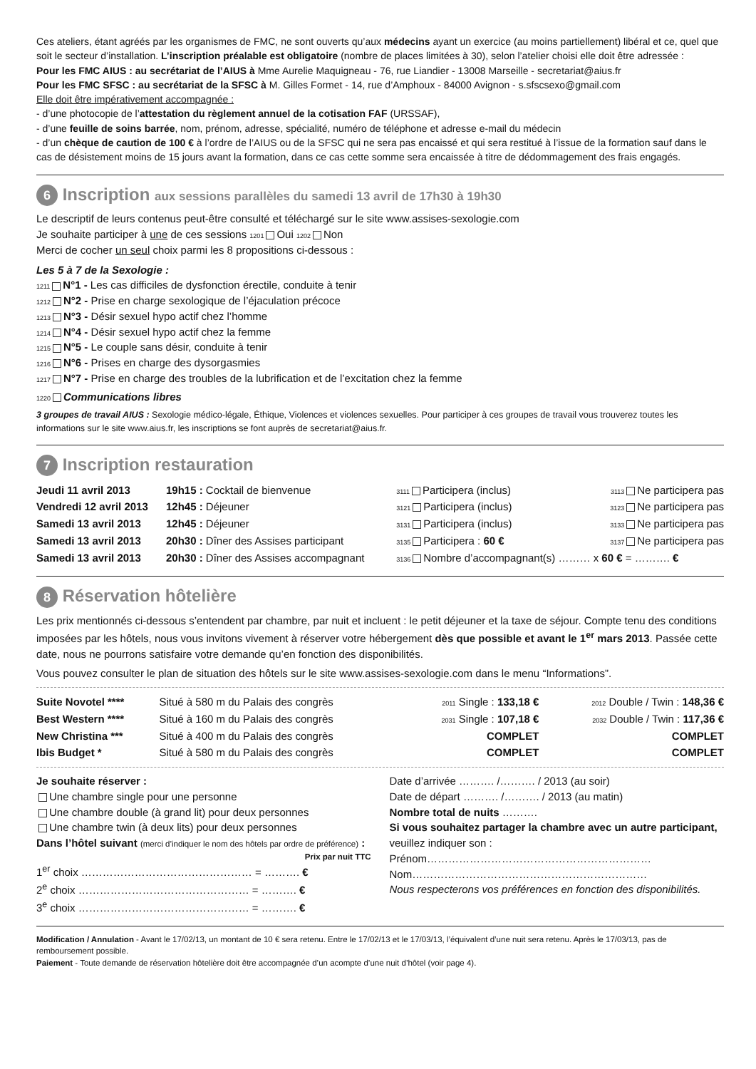Ces ateliers, étant agréés par les organismes de FMC, ne sont ouverts qu’aux médecins ayant un exercice (au moins partiellement) libéral et ce, quel que soit le secteur d’installation. L’inscription préalable est obligatoire (nombre de places limitées à 30), selon l’atelier choisi elle doit être adressée :
Pour les FMC AIUS : au secrétariat de l’AIUS à Mme Aurelie Maquigneau - 76, rue Liandier - 13008 Marseille - secretariat@aius.fr
Pour les FMC SFSC : au secrétariat de la SFSC à M. Gilles Formet - 14, rue d’Amphoux - 84000 Avignon - s.sfscsexo@gmail.com
Elle doit être impérativement accompagnée :
- d’une photocopie de l’attestation du règlement annuel de la cotisation FAF (URSSAF),
- d’une feuille de soins barrée, nom, prénom, adresse, spécialité, numéro de téléphone et adresse e-mail du médecin
- d’un chèque de caution de 100 € à l’ordre de l’AIUS ou de la SFSC qui ne sera pas encaissé et qui sera restitué à l’issue de la formation sauf dans le cas de désistement moins de 15 jours avant la formation, dans ce cas cette somme sera encaissée à titre de dédommagement des frais engagés.
6 Inscription aux sessions parallèles du samedi 13 avril de 17h30 à 19h30
Le descriptif de leurs contenus peut-être consulté et téléchargé sur le site www.assises-sexologie.com
Je souhaite participer à une de ces sessions 1201 Oui 1202 Non
Merci de cocher un seul choix parmi les 8 propositions ci-dessous :
Les 5 à 7 de la Sexologie :
1211 N°1 - Les cas difficiles de dysfonction érectile, conduite à tenir
1212 N°2 - Prise en charge sexologique de l’éjaculation précoce
1213 N°3 - Désir sexuel hypo actif chez l’homme
1214 N°4 - Désir sexuel hypo actif chez la femme
1215 N°5 - Le couple sans désir, conduite à tenir
1216 N°6 - Prises en charge des dysorgasmies
1217 N°7 - Prise en charge des troubles de la lubrification et de l’excitation chez la femme
1220 Communications libres
3 groupes de travail AIUS : Sexologie médico-légale, Éthique, Violences et violences sexuelles. Pour participer à ces groupes de travail vous trouverez toutes les informations sur le site www.aius.fr, les inscriptions se font auprès de secretariat@aius.fr.
7 Inscription restauration
| Jeudi 11 avril 2013 | 19h15 : Cocktail de bienvenue | 3111 Participera (inclus) | 3113 Ne participera pas |
| Vendredi 12 avril 2013 | 12h45 : Déjeuner | 3121 Participera (inclus) | 3123 Ne participera pas |
| Samedi 13 avril 2013 | 12h45 : Déjeuner | 3131 Participera (inclus) | 3133 Ne participera pas |
| Samedi 13 avril 2013 | 20h30 : Dîner des Assises participant | 3135 Participera : 60 € | 3137 Ne participera pas |
| Samedi 13 avril 2013 | 20h30 : Dîner des Assises accompagnant | 3136 Nombre d’accompagnant(s) ……… x 60 € = ………. € | |
8 Réservation hôtelière
Les prix mentionnés ci-dessous s’entendent par chambre, par nuit et incluent : le petit déjeuner et la taxe de séjour. Compte tenu des conditions imposées par les hôtels, nous vous invitons vivement à réserver votre hébergement dès que possible et avant le 1<sup>er</sup> mars 2013. Passée cette date, nous ne pourrons satisfaire votre demande qu’en fonction des disponibilités.
Vous pouvez consulter le plan de situation des hôtels sur le site www.assises-sexologie.com dans le menu “Informations”.
| Suite Novotel **** | Situé à 580 m du Palais des congrès | 2011 Single : 133,18 € | 2012 Double / Twin : 148,36 € |
| Best Western **** | Situé à 160 m du Palais des congrès | 2031 Single : 107,18 € | 2032 Double / Twin : 117,36 € |
| New Christina *** | Situé à 400 m du Palais des congrès | COMPLET | COMPLET |
| Ibis Budget * | Situé à 580 m du Palais des congrès | COMPLET | COMPLET |
Je souhaite réserver :
Une chambre single pour une personne
Une chambre double (à grand lit) pour deux personnes
Une chambre twin (à deux lits) pour deux personnes
Dans l’hôtel suivant (merci d’indiquer le nom des hôtels par ordre de préférence) :
Prix par nuit TTC
1<sup>er</sup> choix ………………………………………… = ………. €
2<sup>e</sup> choix ………………………………………… = ………. €
3<sup>e</sup> choix ………………………………………… = ………. €
Date d’arrivée ………. /………. / 2013 (au soir)
Date de départ ………. /………. / 2013 (au matin)
Nombre total de nuits ……….
Si vous souhaitez partager la chambre avec un autre participant, veuillez indiquer son :
Prénom………………………………………………………
Nom…………………………………………………………
Nous respecterons vos préférences en fonction des disponibilités.
Modification / Annulation - Avant le 17/02/13, un montant de 10 € sera retenu. Entre le 17/02/13 et le 17/03/13, l’équivalent d’une nuit sera retenu. Après le 17/03/13, pas de remboursement possible.
Paiement - Toute demande de réservation hôtelière doit être accompagnée d’un acompte d’une nuit d’hôtel (voir page 4).